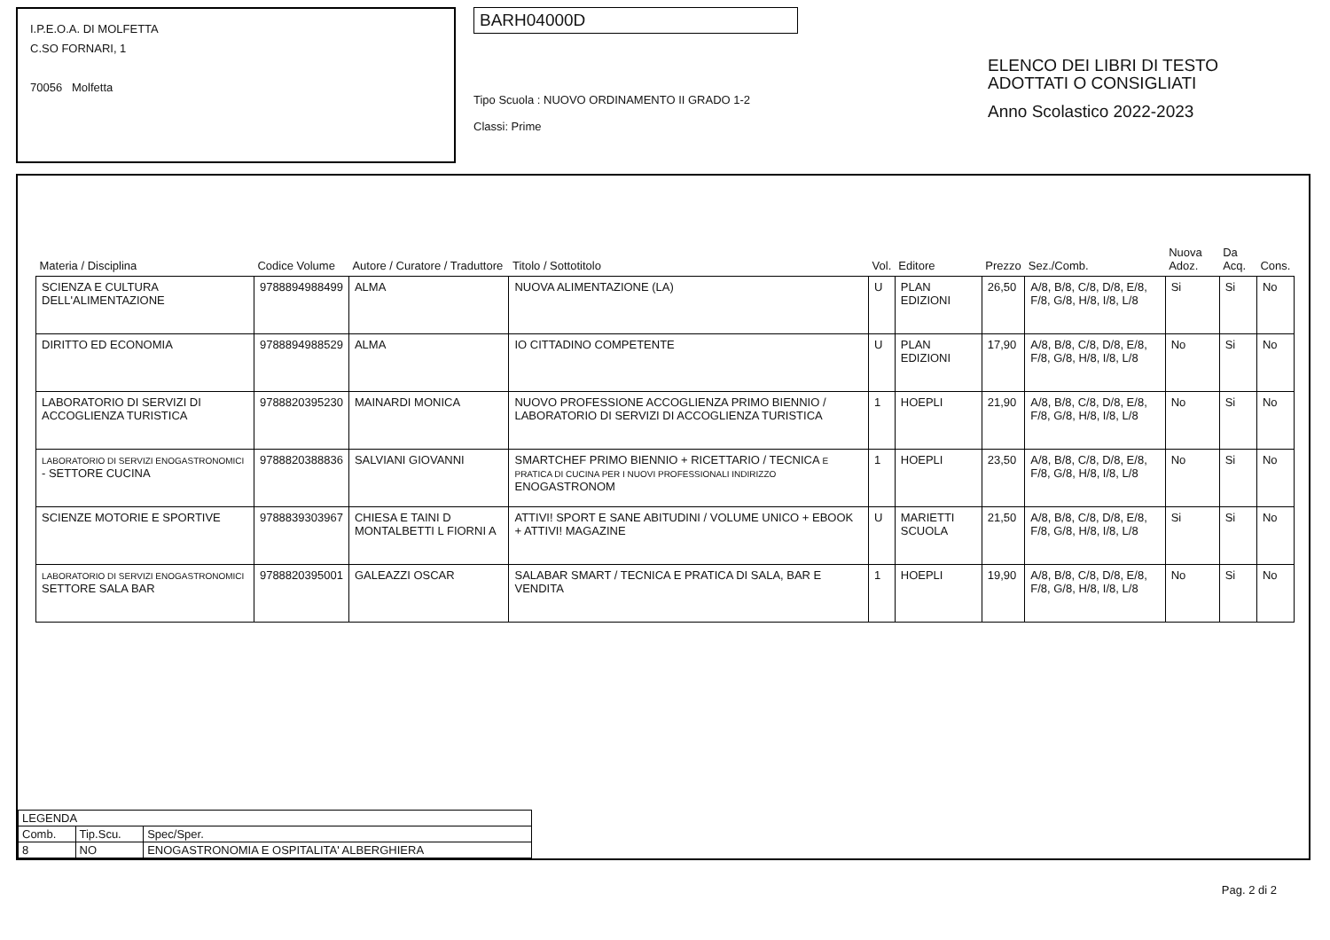I.P.E.O.A. DI MOLFETTA
C.SO FORNARI, 1
70056 Molfetta
BARH04000D
Tipo Scuola : NUOVO ORDINAMENTO II GRADO 1-2
Classi: Prime
ELENCO DEI LIBRI DI TESTO
ADOTTATI O CONSIGLIATI
Anno Scolastico 2022-2023
| Materia / Disciplina | Codice Volume | Autore / Curatore / Traduttore | Titolo / Sottotitolo | Vol. | Editore | Prezzo | Sez./Comb. | Nuova Adoz. | Da Acq. | Cons. |
| --- | --- | --- | --- | --- | --- | --- | --- | --- | --- | --- |
| SCIENZA E CULTURA DELL'ALIMENTAZIONE | 9788894988499 | ALMA | NUOVA ALIMENTAZIONE (LA) | U | PLAN EDIZIONI | 26,50 | A/8, B/8, C/8, D/8, E/8, F/8, G/8, H/8, I/8, L/8 | Si | Si | No |
| DIRITTO ED ECONOMIA | 9788894988529 | ALMA | IO CITTADINO COMPETENTE | U | PLAN EDIZIONI | 17,90 | A/8, B/8, C/8, D/8, E/8, F/8, G/8, H/8, I/8, L/8 | No | Si | No |
| LABORATORIO DI SERVIZI DI ACCOGLIENZA TURISTICA | 9788820395230 | MAINARDI MONICA | NUOVO PROFESSIONE ACCOGLIENZA PRIMO BIENNIO / LABORATORIO DI SERVIZI DI ACCOGLIENZA TURISTICA | 1 | HOEPLI | 21,90 | A/8, B/8, C/8, D/8, E/8, F/8, G/8, H/8, I/8, L/8 | No | Si | No |
| LABORATORIO DI SERVIZI ENOGASTRONOMICI - SETTORE CUCINA | 9788820388836 | SALVIANI GIOVANNI | SMARTCHEF PRIMO BIENNIO + RICETTARIO / TECNICA E PRATICA DI CUCINA PER I NUOVI PROFESSIONALI INDIRIZZO ENOGASTRONOM | 1 | HOEPLI | 23,50 | A/8, B/8, C/8, D/8, E/8, F/8, G/8, H/8, I/8, L/8 | No | Si | No |
| SCIENZE MOTORIE E SPORTIVE | 9788839303967 | CHIESA E TAINI D MONTALBETTI L FIORNI A | ATTIVI! SPORT E SANE ABITUDINI / VOLUME UNICO + EBOOK + ATTIVI! MAGAZINE | U | MARIETTI SCUOLA | 21,50 | A/8, B/8, C/8, D/8, E/8, F/8, G/8, H/8, I/8, L/8 | Si | Si | No |
| LABORATORIO DI SERVIZI ENOGASTRONOMICI SETTORE SALA BAR | 9788820395001 | GALEAZZI OSCAR | SALABAR SMART / TECNICA E PRATICA DI SALA, BAR E VENDITA | 1 | HOEPLI | 19,90 | A/8, B/8, C/8, D/8, E/8, F/8, G/8, H/8, I/8, L/8 | No | Si | No |
| LEGENDA | | |
| Comb. | Tip.Scu. | Spec/Sper. |
| 8 | NO | ENOGASTRONOMIA E OSPITALITA' ALBERGHIERA |
Pag. 2 di 2